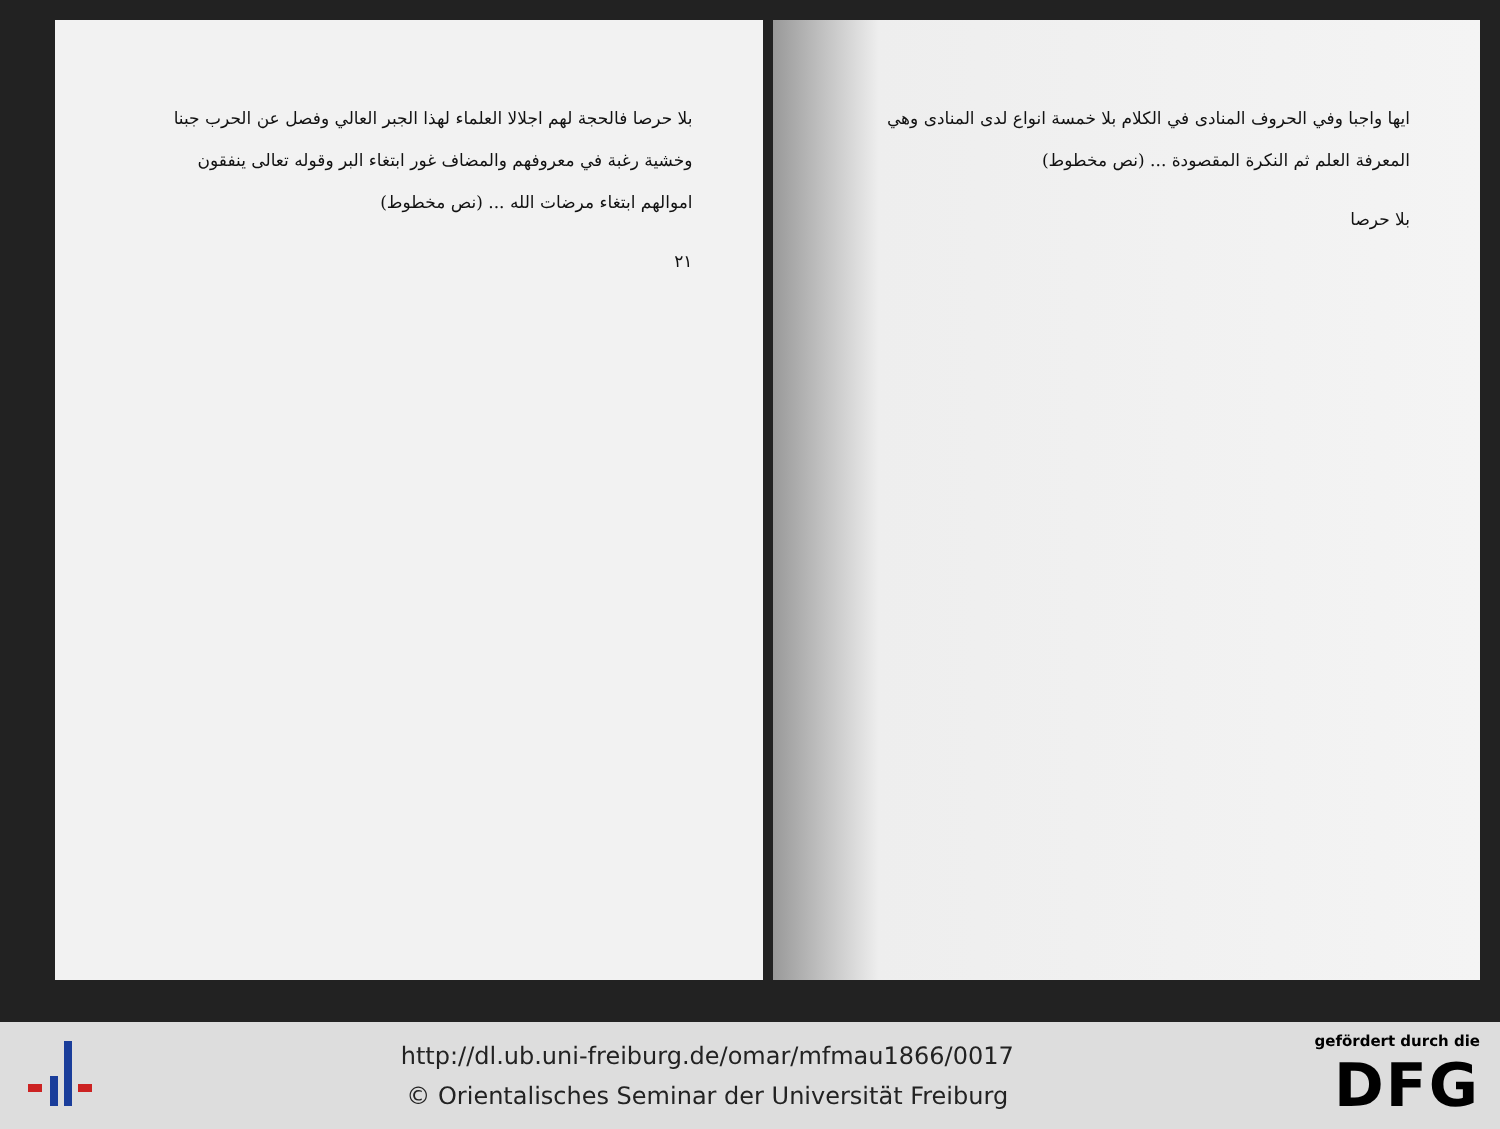بلا حرصا فالحجة لهم اجلالا العلماء لهذا الجبر العالي وفصل عن الحرب جبنا وخشية رغبة في معروفهم والمضاف غور ابتغاء البر وقوله تعالى ينفقون اموالهم ابتغاء مرضات الله ... (نص مخطوط)
٢١
ايها واجبا وفي الحروف المنادى في الكلام بلا خمسة انواع لدى المنادى وهي المعرفة العلم ثم النكرة المقصودة ... (نص مخطوط)
بلا حرصا
http://dl.ub.uni-freiburg.de/omar/mfmau1866/0017
© Orientalisches Seminar der Universität Freiburg
gefördert durch die
DFG